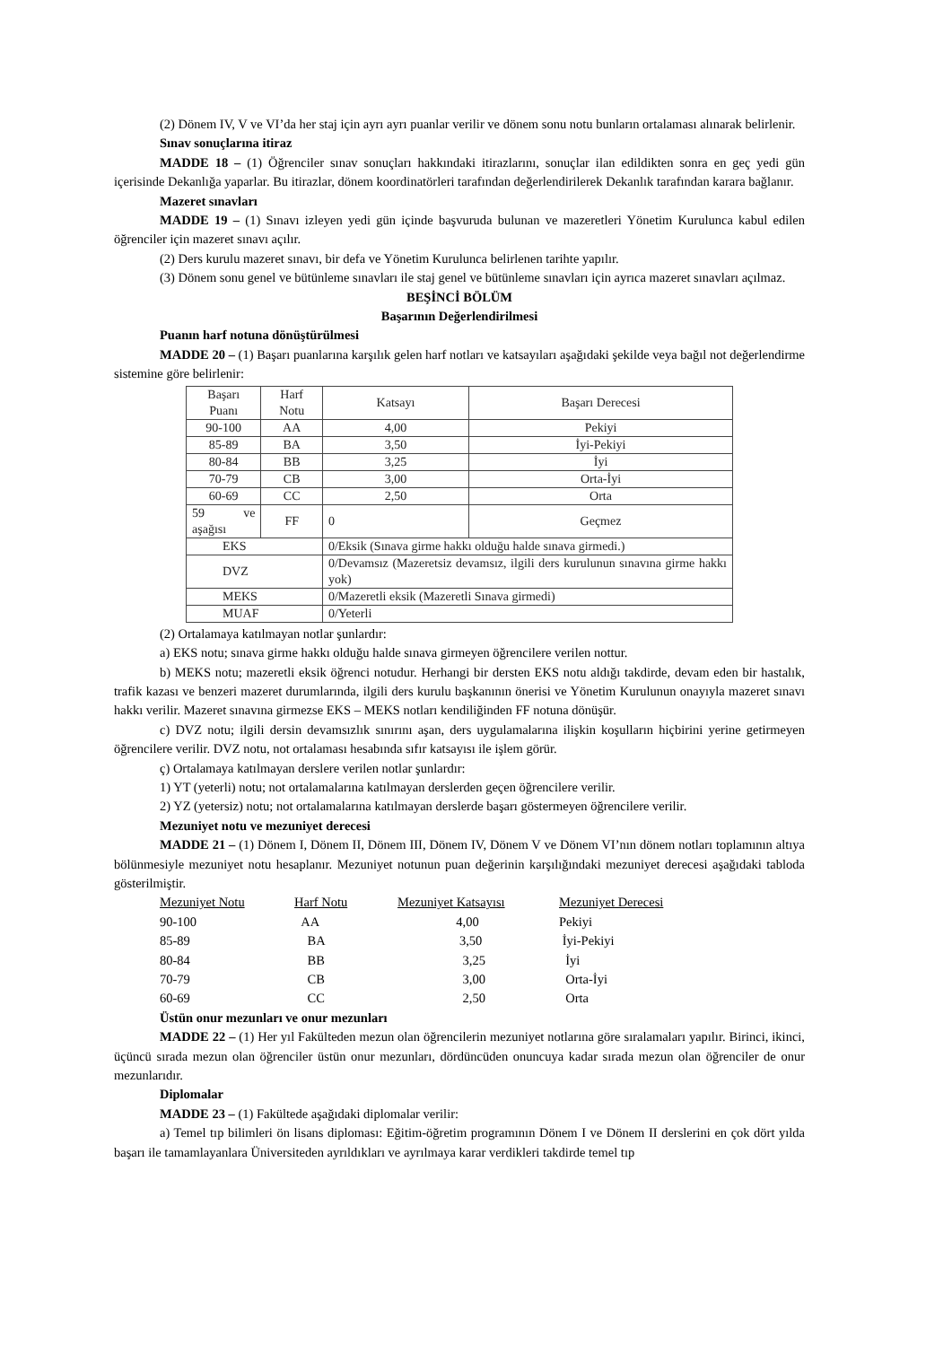(2) Dönem IV, V ve VI’da her staj için ayrı ayrı puanlar verilir ve dönem sonu notu bunların ortalaması alınarak belirlenir.
Sınav sonuçlarına itiraz
MADDE 18 – (1) Öğrenciler sınav sonuçları hakkındaki itirazlarını, sonuçlar ilan edildikten sonra en geç yedi gün içerisinde Dekanlığa yaparlar. Bu itirazlar, dönem koordinatörleri tarafından değerlendirilerek Dekanlık tarafından karara bağlanır.
Mazeret sınavları
MADDE 19 – (1) Sınavı izleyen yedi gün içinde başvuruda bulunan ve mazeretleri Yönetim Kurulunca kabul edilen öğrenciler için mazeret sınavı açılır.
(2) Ders kurulu mazeret sınavı, bir defa ve Yönetim Kurulunca belirlenen tarihte yapılır.
(3) Dönem sonu genel ve bütünleme sınavları ile staj genel ve bütünleme sınavları için ayrıca mazeret sınavları açılmaz.
BEŞİNCİ BÖLÜM
Başarının Değerlendirilmesi
Puanın harf notuna dönüştürülmesi
MADDE 20 – (1) Başarı puanlarına karşılık gelen harf notları ve katsayıları aşağıdaki şekilde veya bağıl not değerlendirme sistemine göre belirlenir:
| Başarı Puanı | Harf Notu | Katsayı | Başarı Derecesi |
| 90-100 | AA | 4,00 | Pekiyi |
| 85-89 | BA | 3,50 | İyi-Pekiyi |
| 80-84 | BB | 3,25 | İyi |
| 70-79 | CB | 3,00 | Orta-İyi |
| 60-69 | CC | 2,50 | Orta |
| 59 ve aşağısı | FF | 0 | Geçmez |
| EKS | | 0/Eksik (Sınava girme hakkı olduğu halde sınava girmedi.) | |
| DVZ | | 0/Devamsız (Mazeretsiz devamsız, ilgili ders kurulunun sınavına girme hakkı yok) | |
| MEKS | | 0/Mazeretli eksik (Mazeretli Sınava girmedi) | |
| MUAF | | 0/Yeterli | |
(2) Ortalamaya katılmayan notlar şunlardır:
a) EKS notu; sınava girme hakkı olduğu halde sınava girmeyen öğrencilere verilen nottur.
b) MEKS notu; mazeretli eksik öğrenci notudur. Herhangi bir dersten EKS notu aldığı takdirde, devam eden bir hastalık, trafik kazası ve benzeri mazeret durumlarında, ilgili ders kurulu başkanının önerisi ve Yönetim Kurulunun onayıyla mazeret sınavı hakkı verilir. Mazeret sınavına girmezse EKS – MEKS notları kendiliğinden FF notuna dönüşür.
c) DVZ notu; ilgili dersin devamsızlık sınırını aşan, ders uygulamalarına ilişkin koşulların hiçbirini yerine getirmeyen öğrencilere verilir. DVZ notu, not ortalaması hesabında sıfır katsayısı ile işlem görür.
ç) Ortalamaya katılmayan derslere verilen notlar şunlardır:
1) YT (yeterli) notu; not ortalamalarına katılmayan derslerden geçen öğrencilere verilir.
2) YZ (yetersiz) notu; not ortalamalarına katılmayan derslerde başarı göstermeyen öğrencilere verilir.
Mezuniyet notu ve mezuniyet derecesi
MADDE 21 – (1) Dönem I, Dönem II, Dönem III, Dönem IV, Dönem V ve Dönem VI’nın dönem notları toplamının altıya bölünmesiyle mezuniyet notu hesaplanır. Mezuniyet notunun puan değerinin karşılığındaki mezuniyet derecesi aşağıdaki tabloda gösterilmiştir.
| Mezuniyet Notu | Harf Notu | Mezuniyet Katsayısı | Mezuniyet Derecesi |
| --- | --- | --- | --- |
| 90-100 | AA | 4,00 | Pekiyi |
| 85-89 | BA | 3,50 | İyi-Pekiyi |
| 80-84 | BB | 3,25 | İyi |
| 70-79 | CB | 3,00 | Orta-İyi |
| 60-69 | CC | 2,50 | Orta |
Üstün onur mezunları ve onur mezunları
MADDE 22 – (1) Her yıl Fakülteden mezun olan öğrencilerin mezuniyet notlarına göre sıralamaları yapılır. Birinci, ikinci, üçüncü sırada mezun olan öğrenciler üstün onur mezunları, dördüncüden onuncuya kadar sırada mezun olan öğrenciler de onur mezunlarıdır.
Diplomalar
MADDE 23 – (1) Fakültede aşağıdaki diplomalar verilir:
a) Temel tıp bilimleri ön lisans diploması: Eğitim-öğretim programının Dönem I ve Dönem II derslerini en çok dört yılda başarı ile tamamlayanlara Üniversiteden ayrıldıkları ve ayrılmaya karar verdikleri takdirde temel tıp